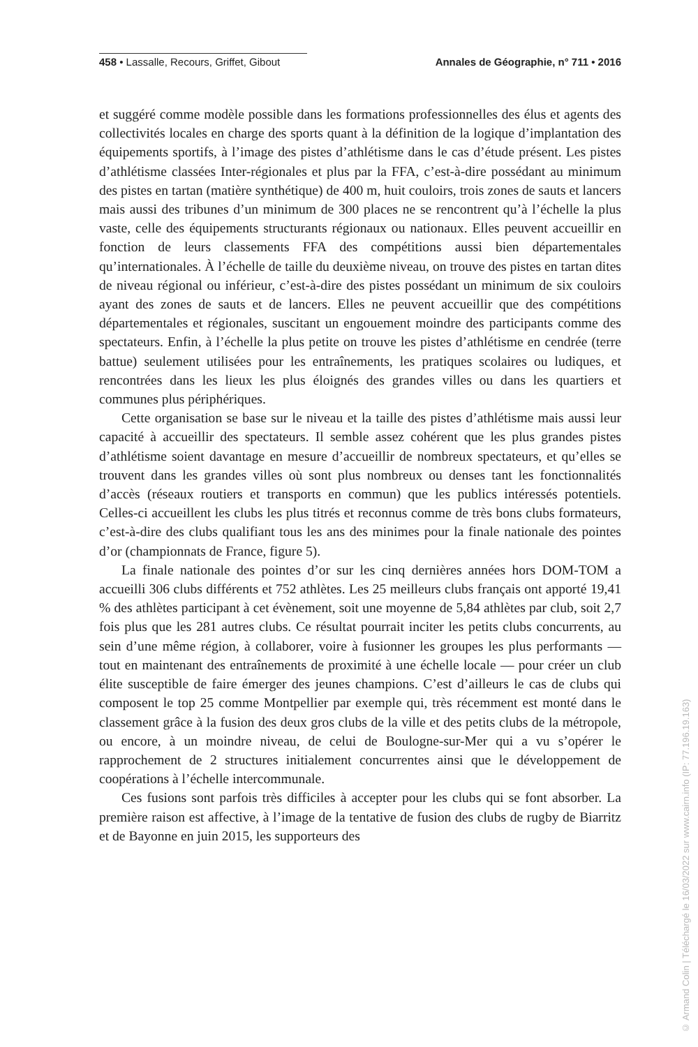458 • Lassalle, Recours, Griffet, Gibout Annales de Géographie, n° 711 • 2016
et suggéré comme modèle possible dans les formations professionnelles des élus et agents des collectivités locales en charge des sports quant à la définition de la logique d’implantation des équipements sportifs, à l’image des pistes d’athlétisme dans le cas d’étude présent. Les pistes d’athlétisme classées Inter-régionales et plus par la FFA, c’est-à-dire possédant au minimum des pistes en tartan (matière synthétique) de 400 m, huit couloirs, trois zones de sauts et lancers mais aussi des tribunes d’un minimum de 300 places ne se rencontrent qu’à l’échelle la plus vaste, celle des équipements structurants régionaux ou nationaux. Elles peuvent accueillir en fonction de leurs classements FFA des compétitions aussi bien départementales qu’internationales. À l’échelle de taille du deuxième niveau, on trouve des pistes en tartan dites de niveau régional ou inférieur, c’est-à-dire des pistes possédant un minimum de six couloirs ayant des zones de sauts et de lancers. Elles ne peuvent accueillir que des compétitions départementales et régionales, suscitant un engouement moindre des participants comme des spectateurs. Enfin, à l’échelle la plus petite on trouve les pistes d’athlétisme en cendrée (terre battue) seulement utilisées pour les entraînements, les pratiques scolaires ou ludiques, et rencontrées dans les lieux les plus éloignés des grandes villes ou dans les quartiers et communes plus périphériques.
Cette organisation se base sur le niveau et la taille des pistes d’athlétisme mais aussi leur capacité à accueillir des spectateurs. Il semble assez cohérent que les plus grandes pistes d’athlétisme soient davantage en mesure d’accueillir de nombreux spectateurs, et qu’elles se trouvent dans les grandes villes où sont plus nombreux ou denses tant les fonctionnalités d’accès (réseaux routiers et transports en commun) que les publics intéressés potentiels. Celles-ci accueillent les clubs les plus titrés et reconnus comme de très bons clubs formateurs, c’est-à-dire des clubs qualifiant tous les ans des minimes pour la finale nationale des pointes d’or (championnats de France, figure 5).
La finale nationale des pointes d’or sur les cinq dernières années hors DOM-TOM a accueilli 306 clubs différents et 752 athlètes. Les 25 meilleurs clubs français ont apporté 19,41 % des athlètes participant à cet évènement, soit une moyenne de 5,84 athlètes par club, soit 2,7 fois plus que les 281 autres clubs. Ce résultat pourrait inciter les petits clubs concurrents, au sein d’une même région, à collaborer, voire à fusionner les groupes les plus performants — tout en maintenant des entraînements de proximité à une échelle locale — pour créer un club élite susceptible de faire émerger des jeunes champions. C’est d’ailleurs le cas de clubs qui composent le top 25 comme Montpellier par exemple qui, très récemment est monté dans le classement grâce à la fusion des deux gros clubs de la ville et des petits clubs de la métropole, ou encore, à un moindre niveau, de celui de Boulogne-sur-Mer qui a vu s’opérer le rapprochement de 2 structures initialement concurrentes ainsi que le développement de coopérations à l’échelle intercommunale.
Ces fusions sont parfois très difficiles à accepter pour les clubs qui se font absorber. La première raison est affective, à l’image de la tentative de fusion des clubs de rugby de Biarritz et de Bayonne en juin 2015, les supporteurs des
© Armand Colin | Téléchargé le 16/03/2022 sur www.cairn.info (IP: 77.196.19.163)